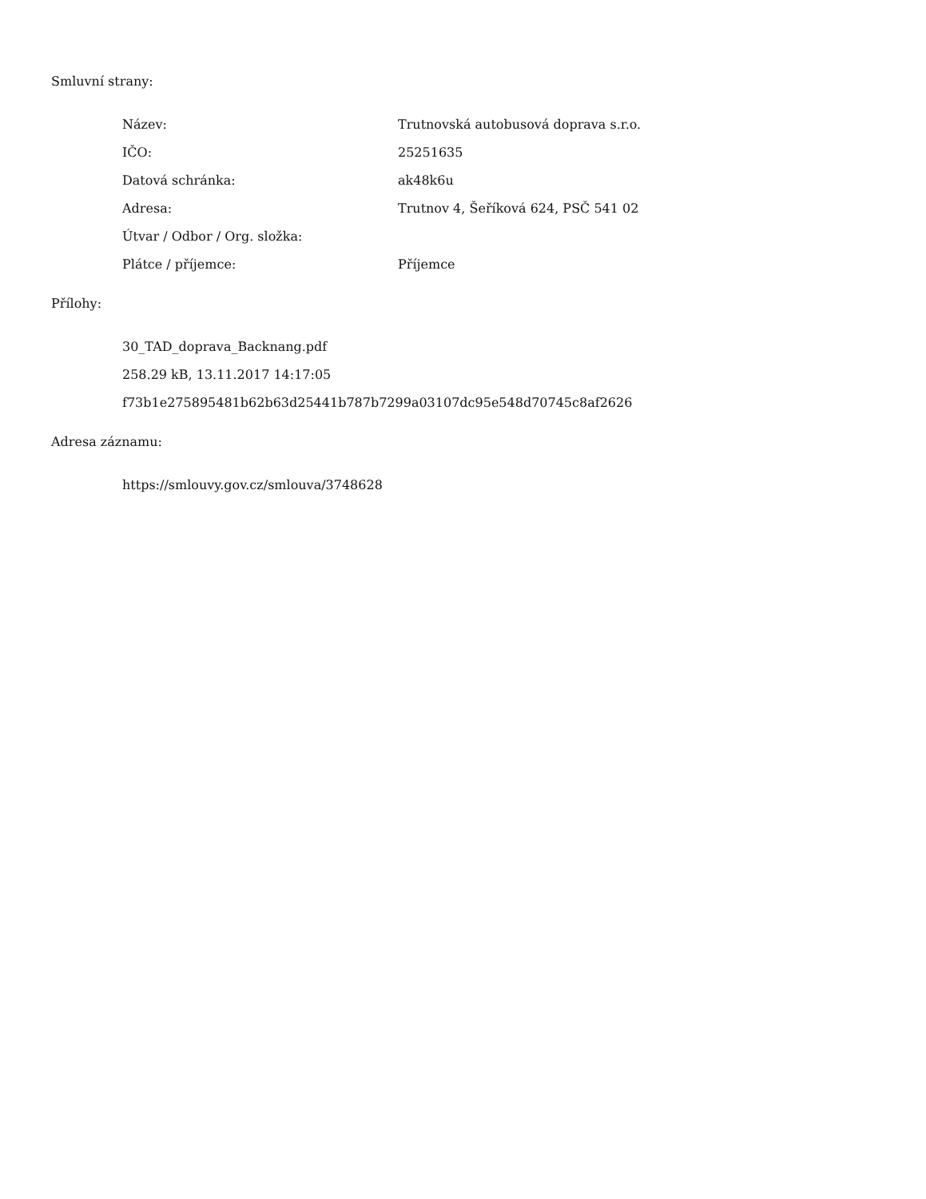Smluvní strany:
| Název: | Trutnovská autobusová doprava s.r.o. |
| IČO: | 25251635 |
| Datová schránka: | ak48k6u |
| Adresa: | Trutnov 4, Šeříková 624, PSČ 541 02 |
| Útvar / Odbor / Org. složka: | |
| Plátce / příjemce: | Příjemce |
Přílohy:
30_TAD_doprava_Backnang.pdf
258.29 kB, 13.11.2017 14:17:05
f73b1e275895481b62b63d25441b787b7299a03107dc95e548d70745c8af2626
Adresa záznamu:
https://smlouvy.gov.cz/smlouva/3748628